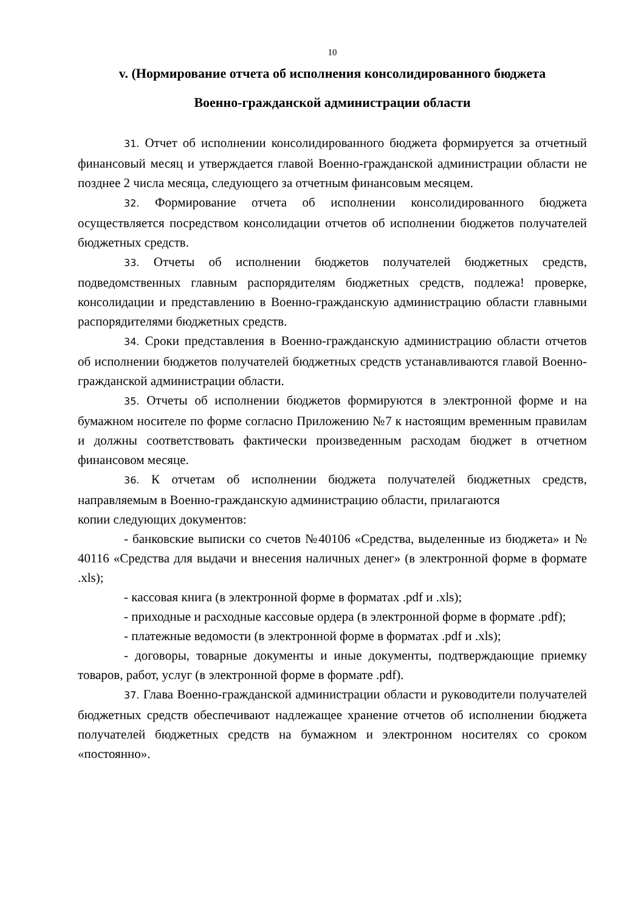10
v. (Нормирование отчета об исполнения консолидированного бюджета
Военно-гражданской администрации области
31. Отчет об исполнении консолидированного бюджета формируется за отчетный финансовый месяц и утверждается главой Военно-гражданской администрации области не позднее 2 числа месяца, следующего за отчетным финансовым месяцем.
32. Формирование отчета об исполнении консолидированного бюджета осуществляется посредством консолидации отчетов об исполнении бюджетов получателей бюджетных средств.
33. Отчеты об исполнении бюджетов получателей бюджетных средств, подведомственных главным распорядителям бюджетных средств, подлежа! проверке, консолидации и представлению в Военно-гражданскую администрацию области главными распорядителями бюджетных средств.
34. Сроки представления в Военно-гражданскую администрацию области отчетов об исполнении бюджетов получателей бюджетных средств устанавливаются главой Военно-гражданской администрации области.
35. Отчеты об исполнении бюджетов формируются в электронной форме и на бумажном носителе по форме согласно Приложению №7 к настоящим временным правилам и должны соответствовать фактически произведенным расходам бюджет в отчетном финансовом месяце.
36. К отчетам об исполнении бюджета получателей бюджетных средств, направляемым в Военно-гражданскую администрацию области, прилагаются
копии следующих документов:
- банковские выписки со счетов №40106 «Средства, выделенные из бюджета» и № 40116 «Средства для выдачи и внесения наличных денег» (в электронной форме в формате .xls);
- кассовая книга (в электронной форме в форматах .pdf и .xls);
- приходные и расходные кассовые ордера (в электронной форме в формате .pdf);
- платежные ведомости (в электронной форме в форматах .pdf и .xls);
- договоры, товарные документы и иные документы, подтверждающие приемку товаров, работ, услуг (в электронной форме в формате .pdf).
37. Глава Военно-гражданской администрации области и руководители получателей бюджетных средств обеспечивают надлежащее хранение отчетов об исполнении бюджета получателей бюджетных средств на бумажном и электронном носителях со сроком «постоянно».